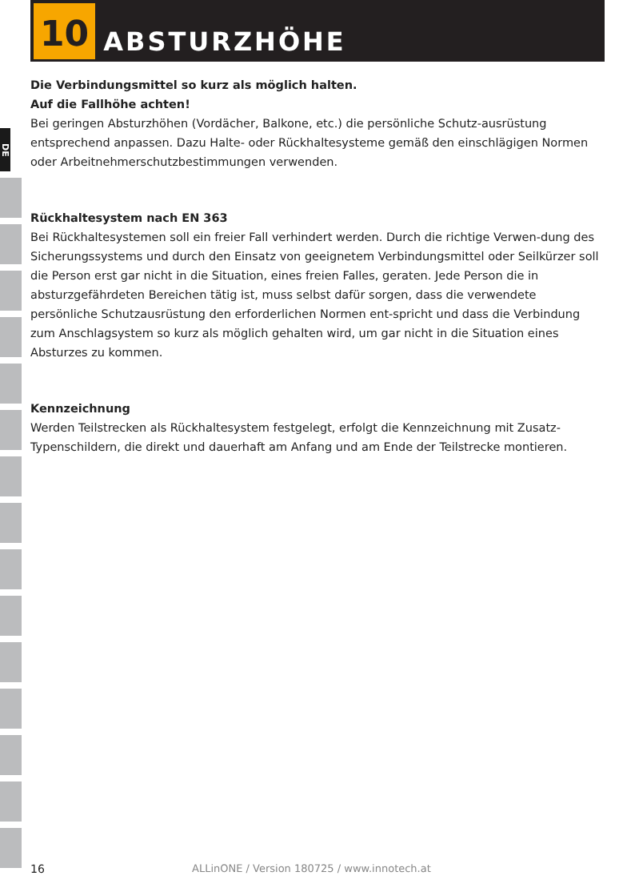DE
10
ABSTURZHÖHE
Die Verbindungsmittel so kurz als möglich halten.
Auf die Fallhöhe achten!
Bei geringen Absturzhöhen (Vordächer, Balkone, etc.) die persönliche Schutz-ausrüstung entsprechend anpassen. Dazu Halte- oder Rückhaltesysteme gemäß den einschlägigen Normen oder Arbeitnehmerschutzbestimmungen verwenden.
Rückhaltesystem nach EN 363
Bei Rückhaltesystemen soll ein freier Fall verhindert werden. Durch die richtige Verwen-dung des Sicherungssystems und durch den Einsatz von geeignetem Verbindungsmittel oder Seilkürzer soll die Person erst gar nicht in die Situation, eines freien Falles, geraten. Jede Person die in absturzgefährdeten Bereichen tätig ist, muss selbst dafür sorgen, dass die verwendete persönliche Schutzausrüstung den erforderlichen Normen ent-spricht und dass die Verbindung zum Anschlagsystem so kurz als möglich gehalten wird, um gar nicht in die Situation eines Absturzes zu kommen.
Kennzeichnung
Werden Teilstrecken als Rückhaltesystem festgelegt, erfolgt die Kennzeichnung mit Zusatz-Typenschildern, die direkt und dauerhaft am Anfang und am Ende der Teilstrecke montieren.
16 ALLinONE / Version 180725 / www.innotech.at